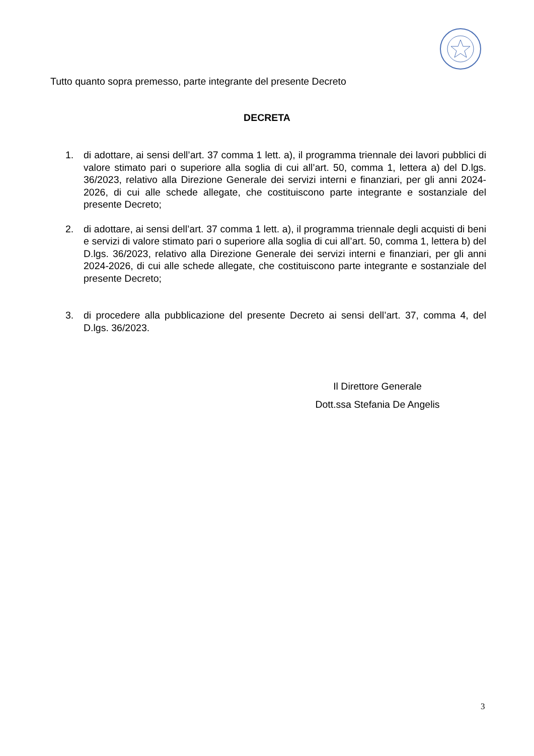Tutto quanto sopra premesso, parte integrante del presente Decreto
DECRETA
1. di adottare, ai sensi dell’art. 37 comma 1 lett. a), il programma triennale dei lavori pubblici di valore stimato pari o superiore alla soglia di cui all’art. 50, comma 1, lettera a) del D.lgs. 36/2023, relativo alla Direzione Generale dei servizi interni e finanziari, per gli anni 2024-2026, di cui alle schede allegate, che costituiscono parte integrante e sostanziale del presente Decreto;
2. di adottare, ai sensi dell’art. 37 comma 1 lett. a), il programma triennale degli acquisti di beni e servizi di valore stimato pari o superiore alla soglia di cui all’art. 50, comma 1, lettera b) del D.lgs. 36/2023, relativo alla Direzione Generale dei servizi interni e finanziari, per gli anni 2024-2026, di cui alle schede allegate, che costituiscono parte integrante e sostanziale del presente Decreto;
3. di procedere alla pubblicazione del presente Decreto ai sensi dell’art. 37, comma 4, del D.lgs. 36/2023.
Il Direttore Generale
Dott.ssa Stefania De Angelis
3